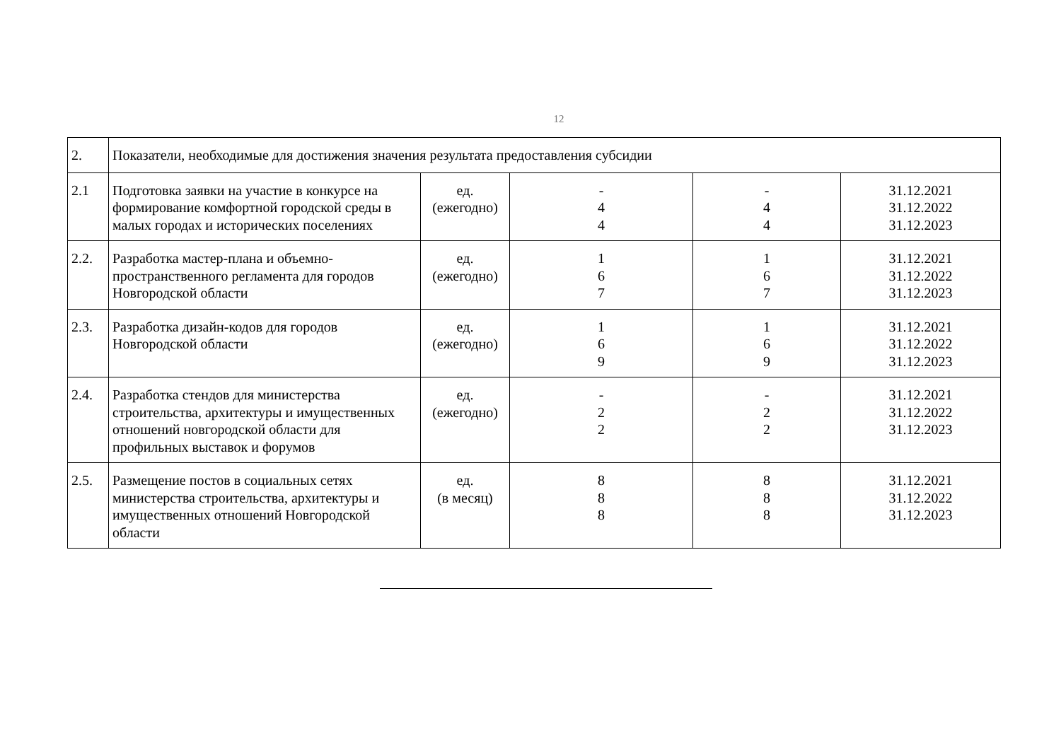12
| 2. | Показатели, необходимые для достижения значения результата предоставления субсидии | | | | |
| 2.1 | Подготовка заявки на участие в конкурсе на формирование комфортной городской среды в малых городах и исторических поселениях | ед. (ежегодно) | - 4 4 | - 4 4 | 31.12.2021 31.12.2022 31.12.2023 |
| 2.2. | Разработка мастер-плана и объемно-пространственного регламента для городов Новгородской области | ед. (ежегодно) | 1 6 7 | 1 6 7 | 31.12.2021 31.12.2022 31.12.2023 |
| 2.3. | Разработка дизайн-кодов для городов Новгородской области | ед. (ежегодно) | 1 6 9 | 1 6 9 | 31.12.2021 31.12.2022 31.12.2023 |
| 2.4. | Разработка стендов для министерства строительства, архитектуры и имущественных отношений новгородской области для профильных выставок и форумов | ед. (ежегодно) | - 2 2 | - 2 2 | 31.12.2021 31.12.2022 31.12.2023 |
| 2.5. | Размещение постов в социальных сетях министерства строительства, архитектуры и имущественных отношений Новгородской области | ед. (в месяц) | 8 8 8 | 8 8 8 | 31.12.2021 31.12.2022 31.12.2023 |